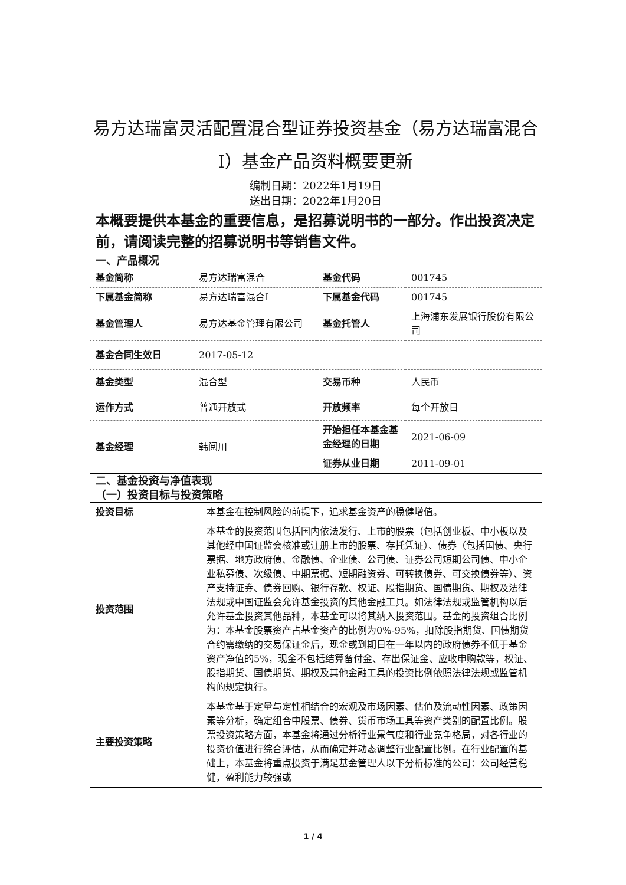易方达瑞富灵活配置混合型证券投资基金（易方达瑞富混合I）基金产品资料概要更新
编制日期：2022年1月19日
送出日期：2022年1月20日
本概要提供本基金的重要信息，是招募说明书的一部分。作出投资决定前，请阅读完整的招募说明书等销售文件。
一、产品概况
| 基金简称 | 易方达瑞富混合 | 基金代码 | 001745 |
| 下属基金简称 | 易方达瑞富混合I | 下属基金代码 | 001745 |
| 基金管理人 | 易方达基金管理有限公司 | 基金托管人 | 上海浦东发展银行股份有限公司 |
| 基金合同生效日 | 2017-05-12 | | |
| 基金类型 | 混合型 | 交易币种 | 人民币 |
| 运作方式 | 普通开放式 | 开放频率 | 每个开放日 |
| 基金经理 | 韩阅川 | 开始担任本基金基金经理的日期 | 2021-06-09 |
| | | 证券从业日期 | 2011-09-01 |
二、基金投资与净值表现
（一）投资目标与投资策略
| 投资目标 | 本基金在控制风险的前提下，追求基金资产的稳健增值。 |
| 投资范围 | 本基金的投资范围包括国内依法发行、上市的股票（包括创业板、中小板以及其他经中国证监会核准或注册上市的股票、存托凭证）、债券（包括国债、央行票据、地方政府债、金融债、企业债、公司债、证券公司短期公司债、中小企业私募债、次级债、中期票据、短期融资券、可转换债券、可交换债券等）、资产支持证券、债券回购、银行存款、权证、股指期货、国债期货、期权及法律法规或中国证监会允许基金投资的其他金融工具。如法律法规或监管机构以后允许基金投资其他品种，本基金可以将其纳入投资范围。基金的投资组合比例为：本基金股票资产占基金资产的比例为0%-95%，扣除股指期货、国债期货合约需缴纳的交易保证金后，现金或到期日在一年以内的政府债券不低于基金资产净值的5%，现金不包括结算备付金、存出保证金、应收申购款等，权证、股指期货、国债期货、期权及其他金融工具的投资比例依照法律法规或监管机构的规定执行。 |
| 主要投资策略 | 本基金基于定量与定性相结合的宏观及市场因素、估值及流动性因素、政策因素等分析，确定组合中股票、债券、货币市场工具等资产类别的配置比例。股票投资策略方面，本基金将通过分析行业景气度和行业竞争格局，对各行业的投资价值进行综合评估，从而确定并动态调整行业配置比例。在行业配置的基础上，本基金将重点投资于满足基金管理人以下分析标准的公司：公司经营稳健，盈利能力较强或 |
1 / 4